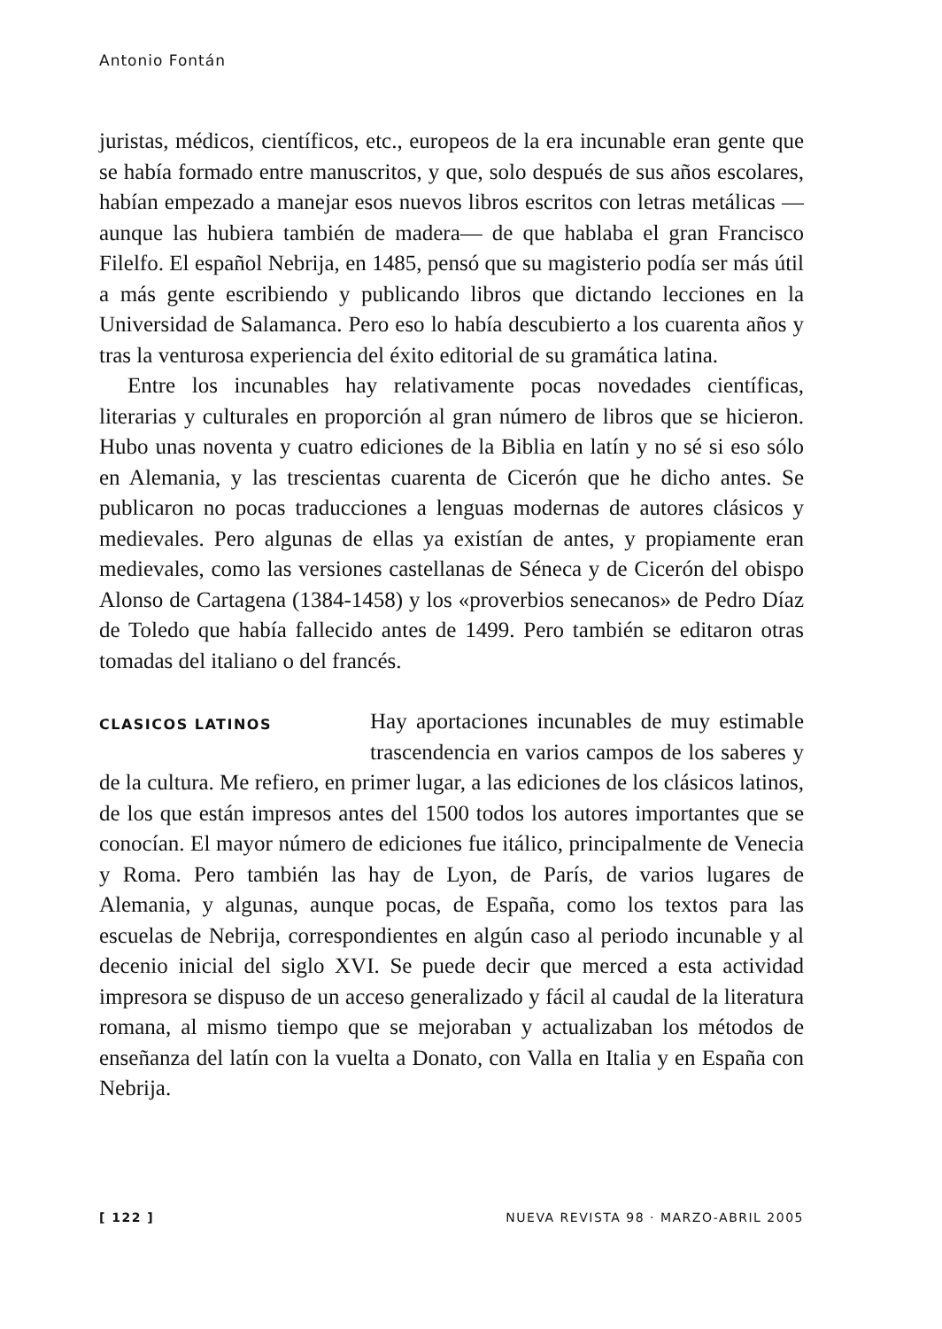Antonio Fontán
juristas, médicos, científicos, etc., europeos de la era incunable eran gente que se había formado entre manuscritos, y que, solo después de sus años escolares, habían empezado a manejar esos nuevos libros escritos con letras metálicas —aunque las hubiera también de madera— de que hablaba el gran Francisco Filelfo. El español Nebrija, en 1485, pensó que su magisterio podía ser más útil a más gente escribiendo y publicando libros que dictando lecciones en la Universidad de Salamanca. Pero eso lo había descubierto a los cuarenta años y tras la venturosa experiencia del éxito editorial de su gramática latina.
Entre los incunables hay relativamente pocas novedades científicas, literarias y culturales en proporción al gran número de libros que se hicieron. Hubo unas noventa y cuatro ediciones de la Biblia en latín y no sé si eso sólo en Alemania, y las trescientas cuarenta de Cicerón que he dicho antes. Se publicaron no pocas traducciones a lenguas modernas de autores clásicos y medievales. Pero algunas de ellas ya existían de antes, y propiamente eran medievales, como las versiones castellanas de Séneca y de Cicerón del obispo Alonso de Cartagena (1384-1458) y los «proverbios senecanos» de Pedro Díaz de Toledo que había fallecido antes de 1499. Pero también se editaron otras tomadas del italiano o del francés.
CLASICOS LATINOS
Hay aportaciones incunables de muy estimable trascendencia en varios campos de los saberes y de la cultura. Me refiero, en primer lugar, a las ediciones de los clásicos latinos, de los que están impresos antes del 1500 todos los autores importantes que se conocían. El mayor número de ediciones fue itálico, principalmente de Venecia y Roma. Pero también las hay de Lyon, de París, de varios lugares de Alemania, y algunas, aunque pocas, de España, como los textos para las escuelas de Nebrija, correspondientes en algún caso al periodo incunable y al decenio inicial del siglo XVI. Se puede decir que merced a esta actividad impresora se dispuso de un acceso generalizado y fácil al caudal de la literatura romana, al mismo tiempo que se mejoraban y actualizaban los métodos de enseñanza del latín con la vuelta a Donato, con Valla en Italia y en España con Nebrija.
[ 122 ] NUEVA REVISTA 98 · MARZO-ABRIL 2005